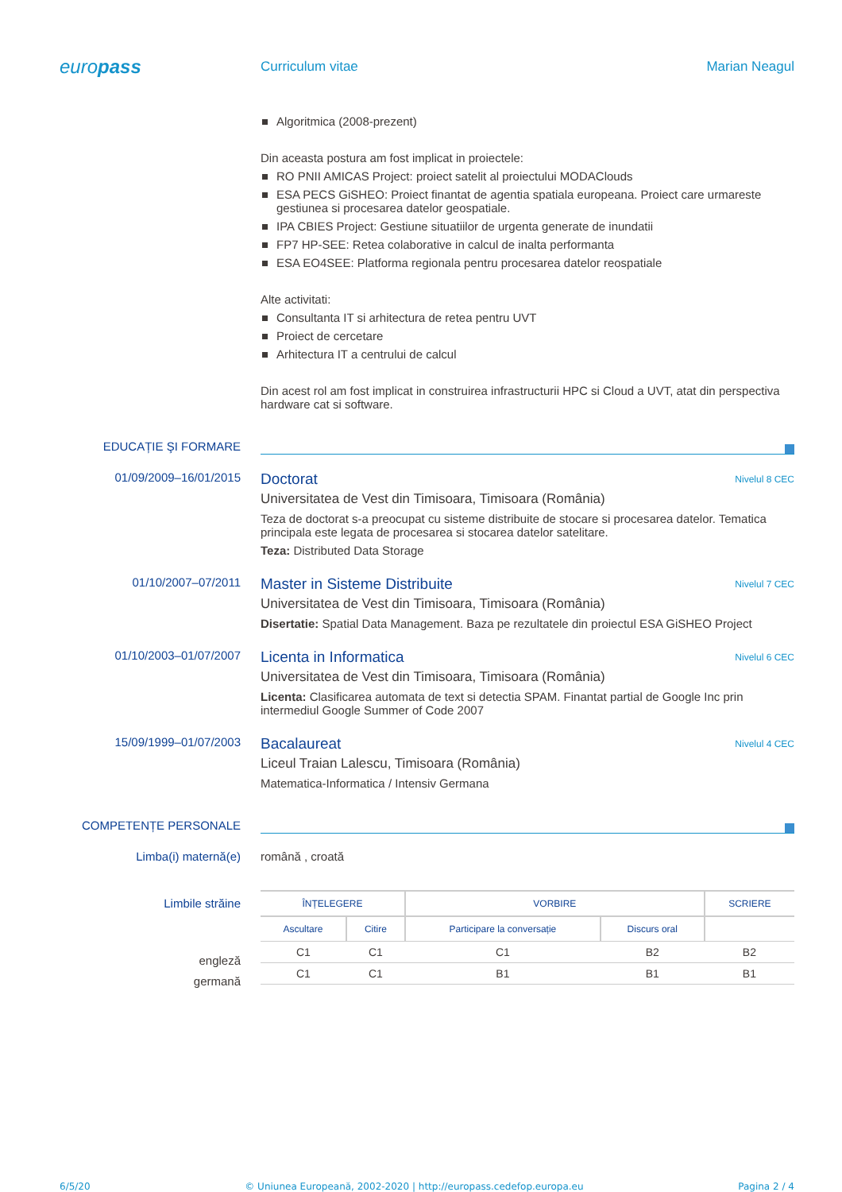europass
Curriculum vitae Marian Neagul
Algoritmica (2008-prezent)
Din aceasta postura am fost implicat in proiectele:
RO PNII AMICAS Project: proiect satelit al proiectului MODAClouds
ESA PECS GiSHEO: Proiect finantat de agentia spatiala europeana. Proiect care urmareste gestiunea si procesarea datelor geospatiale.
IPA CBIES Project: Gestiune situatiilor de urgenta generate de inundatii
FP7 HP-SEE: Retea colaborative in calcul de inalta performanta
ESA EO4SEE: Platforma regionala pentru procesarea datelor reospatiale
Alte activitati:
Consultanta IT si arhitectura de retea pentru UVT
Proiect de cercetare
Arhitectura IT a centrului de calcul
Din acest rol am fost implicat in construirea infrastructurii HPC si Cloud a UVT, atat din perspectiva hardware cat si software.
EDUCAȚIE ŞI FORMARE
01/09/2009–16/01/2015
Nivelul 8 CEC
Doctorat
Universitatea de Vest din Timisoara, Timisoara (România)
Teza de doctorat s-a preocupat cu sisteme distribuite de stocare si procesarea datelor. Tematica principala este legata de procesarea si stocarea datelor satelitare.
Teza: Distributed Data Storage
01/10/2007–07/2011
Nivelul 7 CEC
Master in Sisteme Distribuite
Universitatea de Vest din Timisoara, Timisoara (România)
Disertatie: Spatial Data Management. Baza pe rezultatele din proiectul ESA GiSHEO Project
01/10/2003–01/07/2007
Nivelul 6 CEC
Licenta in Informatica
Universitatea de Vest din Timisoara, Timisoara (România)
Licenta: Clasificarea automata de text si detectia SPAM. Finantat partial de Google Inc prin intermediul Google Summer of Code 2007
15/09/1999–01/07/2003
Nivelul 4 CEC
Bacalaureat
Liceul Traian Lalescu, Timisoara (România)
Matematica-Informatica / Intensiv Germana
COMPETENȚE PERSONALE
Limba(i) maternă(e) română , croată
Limbile străine
engleză
germană
| ÎNȚELEGERE | | VORBIRE | | SCRIERE |
| --- | --- | --- | --- | --- |
| Ascultare | Citire | Participare la conversație | Discurs oral | |
| C1 | C1 | C1 | B2 | B2 |
| C1 | C1 | B1 | B1 | B1 |
6/5/20 © Uniunea Europeană, 2002-2020 | http://europass.cedefop.europa.eu Pagina 2 / 4